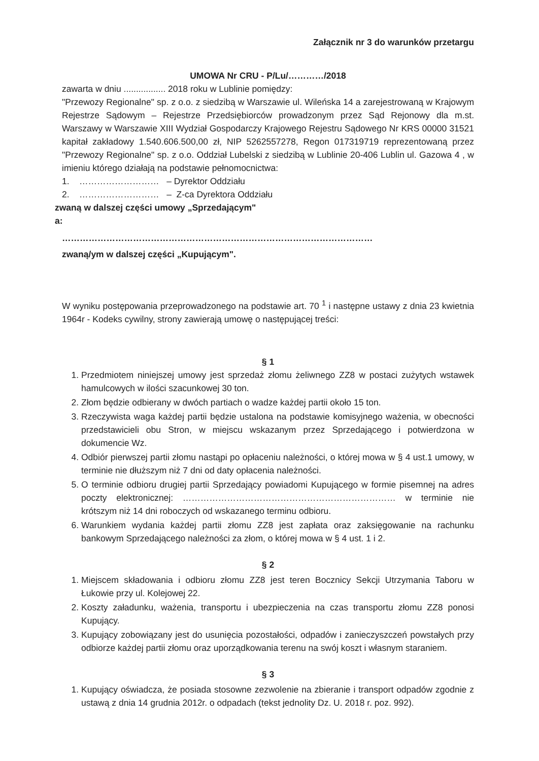Załącznik nr 3 do warunków przetargu
UMOWA Nr CRU - P/Lu/…………/2018
zawarta w dniu ................. 2018 roku w Lublinie pomiędzy:
"Przewozy Regionalne" sp. z o.o. z siedzibą w Warszawie ul. Wileńska 14 a zarejestrowaną w Krajowym Rejestrze Sądowym – Rejestrze Przedsiębiorców prowadzonym przez Sąd Rejonowy dla m.st. Warszawy w Warszawie XIII Wydział Gospodarczy Krajowego Rejestru Sądowego Nr KRS 00000 31521 kapitał zakładowy 1.540.606.500,00 zł, NIP 5262557278, Regon 017319719 reprezentowaną przez "Przewozy Regionalne" sp. z o.o. Oddział Lubelski z siedzibą w Lublinie 20-406 Lublin ul. Gazowa 4 , w imieniu którego działają na podstawie pełnomocnictwa:
1. ……………………… – Dyrektor Oddziału
2. ……………………… – Z-ca Dyrektora Oddziału
zwaną w dalszej części umowy „Sprzedającym"
a:
……………………………………………………………………………………………
zwaną/ym w dalszej części „Kupującym".
W wyniku postępowania przeprowadzonego na podstawie art. 70 <sup>1</sup> i następne ustawy z dnia 23 kwietnia 1964r - Kodeks cywilny, strony zawierają umowę o następującej treści:
§ 1
1. Przedmiotem niniejszej umowy jest sprzedaż złomu żeliwnego ZZ8 w postaci zużytych wstawek hamulcowych w ilości szacunkowej 30 ton.
2. Złom będzie odbierany w dwóch partiach o wadze każdej partii około 15 ton.
3. Rzeczywista waga każdej partii będzie ustalona na podstawie komisyjnego ważenia, w obecności przedstawicieli obu Stron, w miejscu wskazanym przez Sprzedającego i potwierdzona w dokumencie Wz.
4. Odbiór pierwszej partii złomu nastąpi po opłaceniu należności, o której mowa w § 4 ust.1 umowy, w terminie nie dłuższym niż 7 dni od daty opłacenia należności.
5. O terminie odbioru drugiej partii Sprzedający powiadomi Kupującego w formie pisemnej na adres poczty elektronicznej: ……………………………………………………………… w terminie nie krótszym niż 14 dni roboczych od wskazanego terminu odbioru.
6. Warunkiem wydania każdej partii złomu ZZ8 jest zapłata oraz zaksięgowanie na rachunku bankowym Sprzedającego należności za złom, o której mowa w § 4 ust. 1 i 2.
§ 2
1. Miejscem składowania i odbioru złomu ZZ8 jest teren Bocznicy Sekcji Utrzymania Taboru w Łukowie przy ul. Kolejowej 22.
2. Koszty załadunku, ważenia, transportu i ubezpieczenia na czas transportu złomu ZZ8 ponosi Kupujący.
3. Kupujący zobowiązany jest do usunięcia pozostałości, odpadów i zanieczyszczeń powstałych przy odbiorze każdej partii złomu oraz uporządkowania terenu na swój koszt i własnym staraniem.
§ 3
1. Kupujący oświadcza, że posiada stosowne zezwolenie na zbieranie i transport odpadów zgodnie z ustawą z dnia 14 grudnia 2012r. o odpadach (tekst jednolity Dz. U. 2018 r. poz. 992).